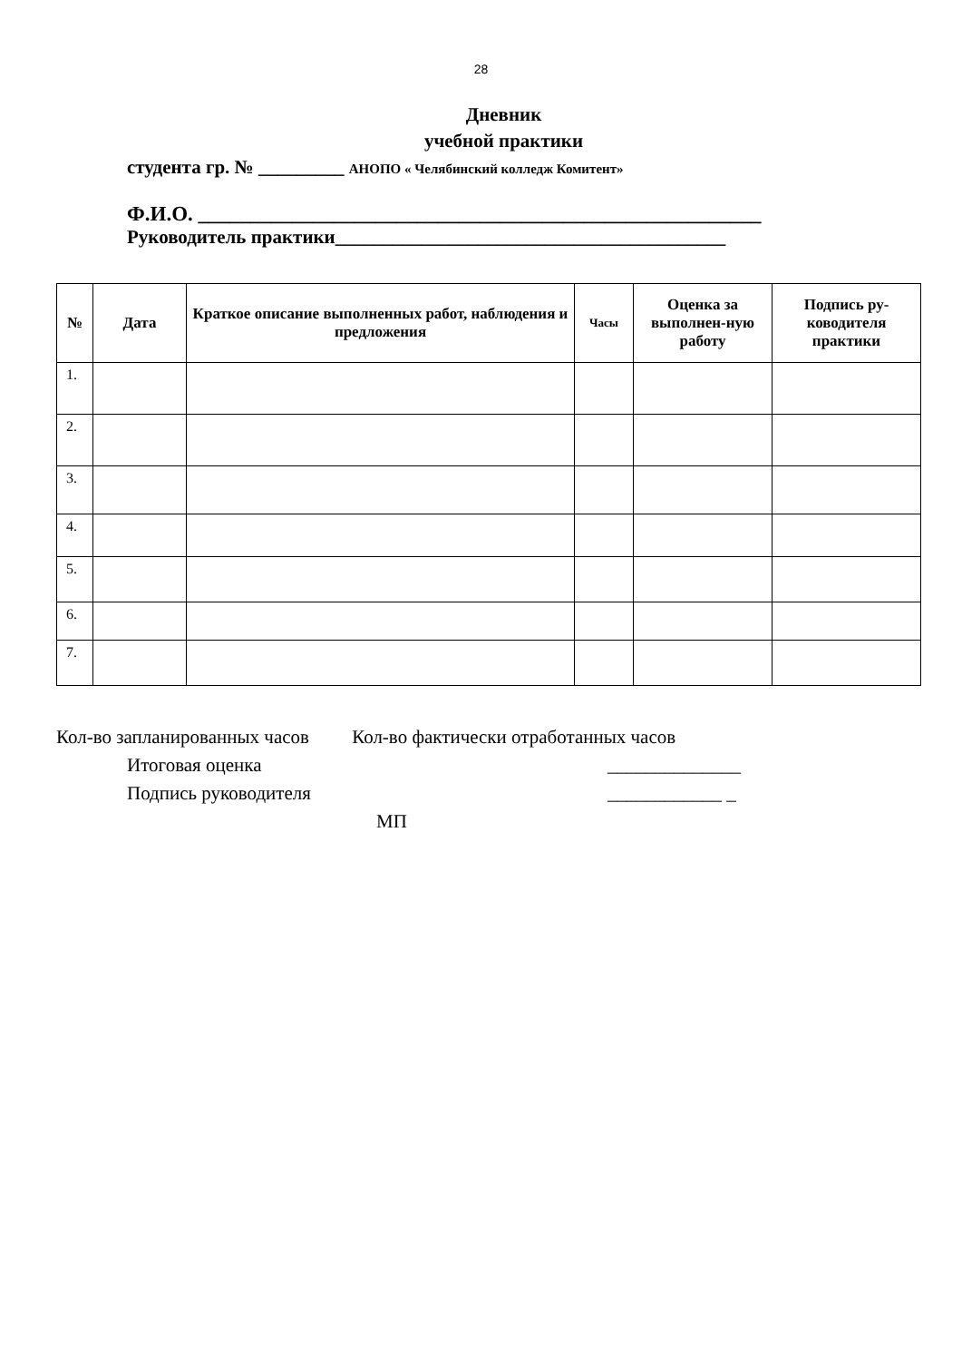28
Дневник
учебной практики
студента гр. № _________ АНОПО « Челябинский колледж Комитент»
Ф.И.О. ______________________________________________________
Руководитель практики_________________________________________
| № | Дата | Краткое описание выполненных работ, наблюдения и предложения | Часы | Оценка за выполнен-ную работу | Подпись ру-ководителя практики |
| --- | --- | --- | --- | --- | --- |
| 1. | | | | | |
| 2. | | | | | |
| 3. | | | | | |
| 4. | | | | | |
| 5. | | | | | |
| 6. | | | | | |
| 7. | | | | | |
Кол-во запланированных часов Кол-во фактически отработанных часов
Итоговая оценка ______________
Подпись руководителя ____________ _
МП